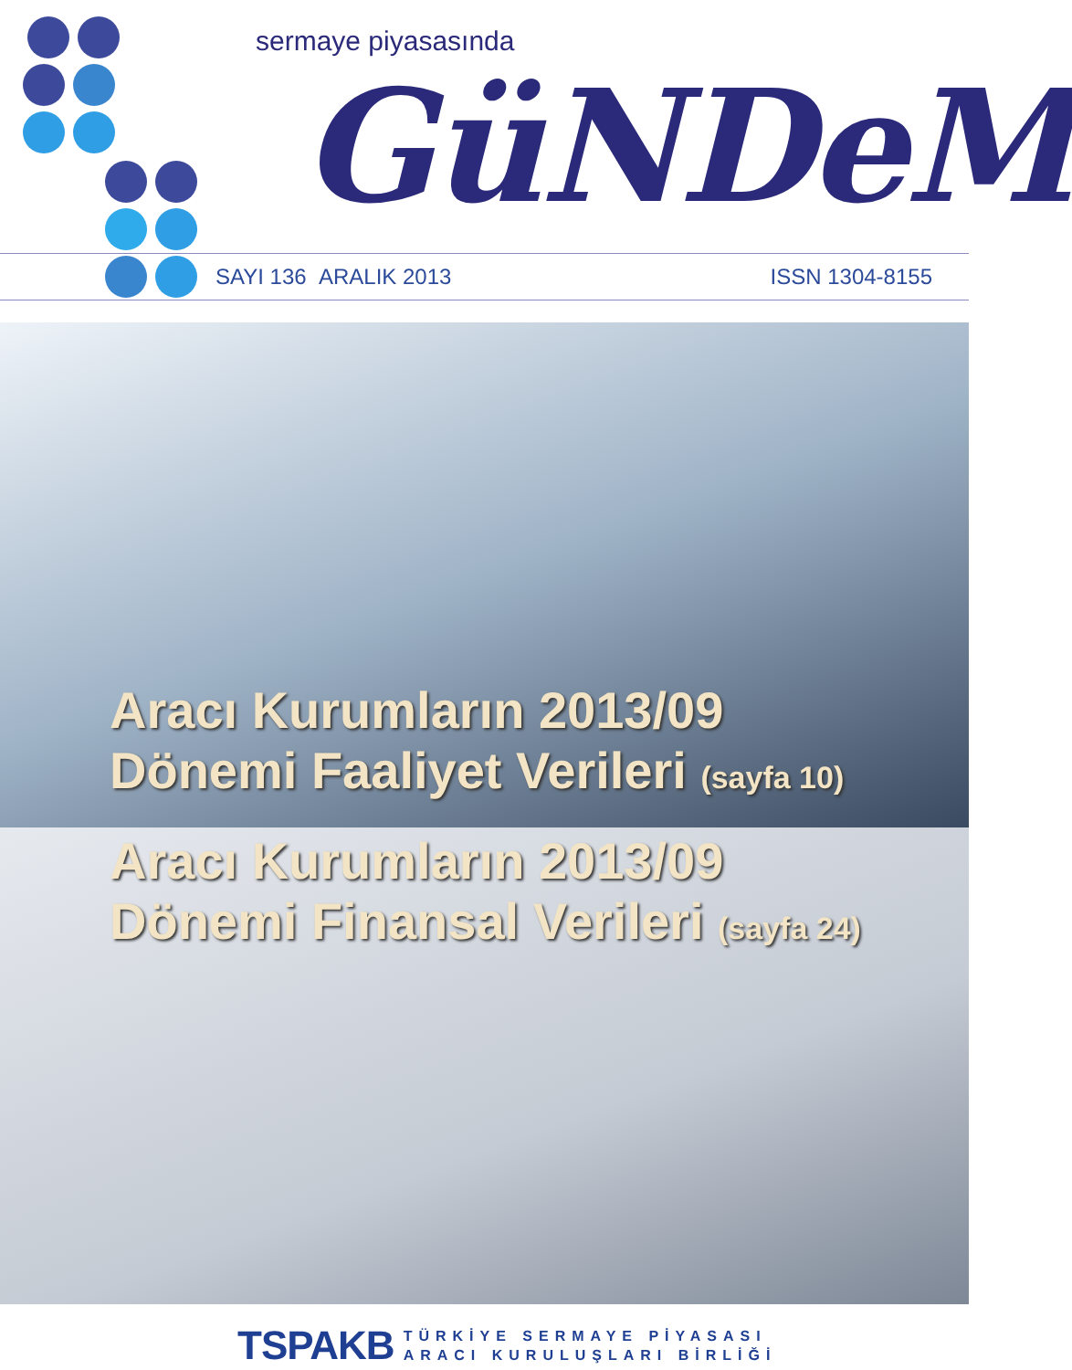sermaye piyasasında
GüNDeM
SAYI 136 ARALIK 2013 ISSN 1304-8155
Aracı Kurumların 2013/09
Dönemi Faaliyet Verileri (sayfa 10)
Aracı Kurumların 2013/09
Dönemi Finansal Verileri (sayfa 24)
TSPAKB
TÜRKİYE SERMAYE PİYASASI
ARACI KURULUŞLARI BİRLİĞİ